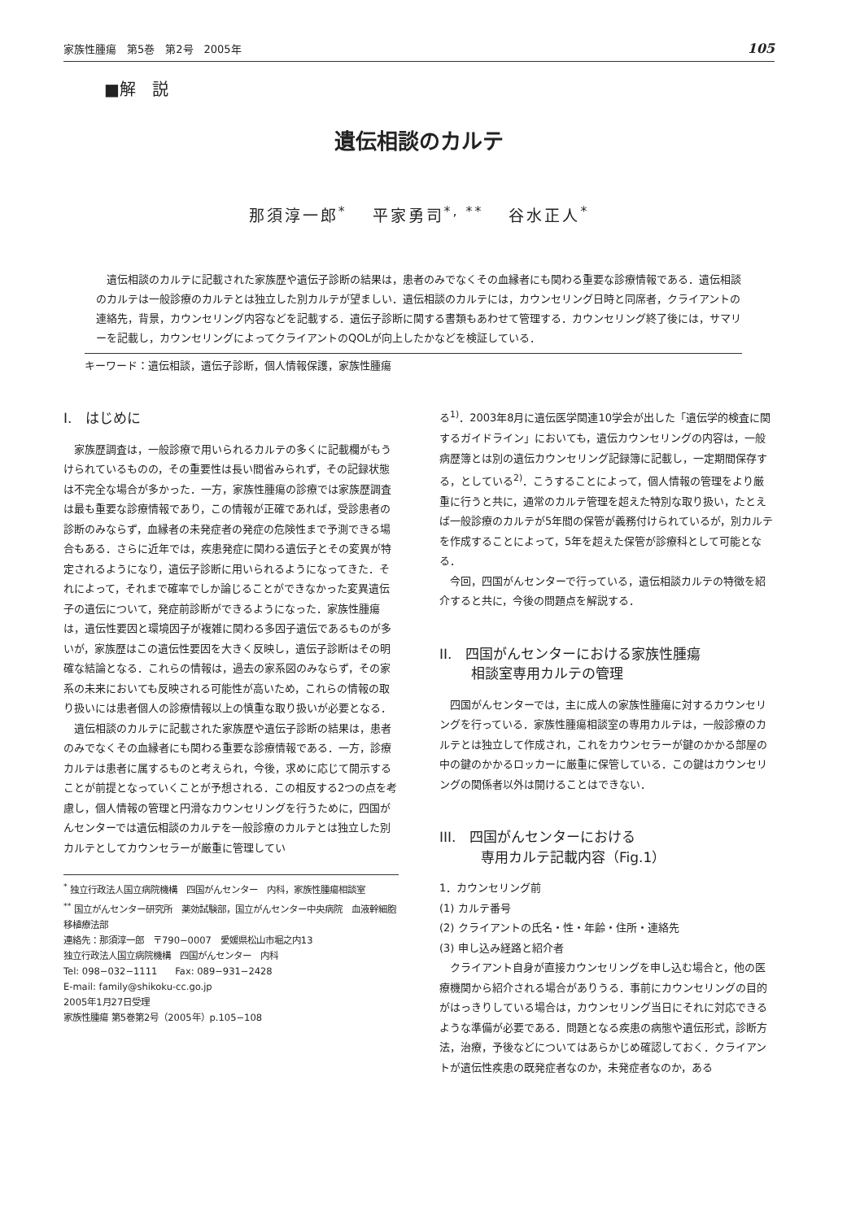家族性腫瘍　第5巻　第2号　2005年 105
■解　説
遺伝相談のカルテ
那須淳一郎<sup>*</sup>　 平家勇司<sup>*, **</sup>　 谷水正人<sup>*</sup>
　遺伝相談のカルテに記載された家族歴や遺伝子診断の結果は，患者のみでなくその血縁者にも関わる重要な診療情報である．遺伝相談のカルテは一般診療のカルテとは独立した別カルテが望ましい．遺伝相談のカルテには，カウンセリング日時と同席者，クライアントの連絡先，背景，カウンセリング内容などを記載する．遺伝子診断に関する書類もあわせて管理する．カウンセリング終了後には，サマリーを記載し，カウンセリングによってクライアントのQOLが向上したかなどを検証している．
キーワード：遺伝相談，遺伝子診断，個人情報保護，家族性腫瘍
I.　はじめに
家族歴調査は，一般診療で用いられるカルテの多くに記載欄がもうけられているものの，その重要性は長い間省みられず，その記録状態は不完全な場合が多かった．一方，家族性腫瘍の診療では家族歴調査は最も重要な診療情報であり，この情報が正確であれば，受診患者の診断のみならず，血縁者の未発症者の発症の危険性まで予測できる場合もある．さらに近年では，疾患発症に関わる遺伝子とその変異が特定されるようになり，遺伝子診断に用いられるようになってきた．それによって，それまで確率でしか論じることができなかった変異遺伝子の遺伝について，発症前診断ができるようになった．家族性腫瘍は，遺伝性要因と環境因子が複雑に関わる多因子遺伝であるものが多いが，家族歴はこの遺伝性要因を大きく反映し，遺伝子診断はその明確な結論となる．これらの情報は，過去の家系図のみならず，その家系の未来においても反映される可能性が高いため，これらの情報の取り扱いには患者個人の診療情報以上の慎重な取り扱いが必要となる．
遺伝相談のカルテに記載された家族歴や遺伝子診断の結果は，患者のみでなくその血縁者にも関わる重要な診療情報である．一方，診療カルテは患者に属するものと考えられ，今後，求めに応じて開示することが前提となっていくことが予想される．この相反する2つの点を考慮し，個人情報の管理と円滑なカウンセリングを行うために，四国がんセンターでは遺伝相談のカルテを一般診療のカルテとは独立した別カルテとしてカウンセラーが厳重に管理してい
<sup>*</sup> 独立行政法人国立病院機構　四国がんセンター　内科，家族性腫瘍相談室
<sup>**</sup> 国立がんセンター研究所　薬効試験部，国立がんセンター中央病院　血液幹細胞移植療法部
連絡先：那須淳一郎　〒790−0007　愛媛県松山市堀之内13
独立行政法人国立病院機構　四国がんセンター　内科
Tel: 098−032−1111　　Fax: 089−931−2428
E-mail: family@shikoku-cc.go.jp
2005年1月27日受理
家族性腫瘍 第5巻第2号（2005年）p.105−108
る<sup>1)</sup>．2003年8月に遺伝医学関連10学会が出した「遺伝学的検査に関するガイドライン」においても，遺伝カウンセリングの内容は，一般病歴簿とは別の遺伝カウンセリング記録簿に記載し，一定期間保存する，としている<sup>2)</sup>．こうすることによって，個人情報の管理をより厳重に行うと共に，通常のカルテ管理を超えた特別な取り扱い，たとえば一般診療のカルテが5年間の保管が義務付けられているが，別カルテを作成することによって，5年を超えた保管が診療科として可能となる．
今回，四国がんセンターで行っている，遺伝相談カルテの特徴を紹介すると共に，今後の問題点を解説する．
II.　四国がんセンターにおける家族性腫瘍
　　 相談室専用カルテの管理
四国がんセンターでは，主に成人の家族性腫瘍に対するカウンセリングを行っている．家族性腫瘍相談室の専用カルテは，一般診療のカルテとは独立して作成され，これをカウンセラーが鍵のかかる部屋の中の鍵のかかるロッカーに厳重に保管している．この鍵はカウンセリングの関係者以外は開けることはできない．
III.　四国がんセンターにおける
　　　専用カルテ記載内容（Fig.1）
1．カウンセリング前
(1) カルテ番号
(2) クライアントの氏名・性・年齢・住所・連絡先
(3) 申し込み経路と紹介者
クライアント自身が直接カウンセリングを申し込む場合と，他の医療機関から紹介される場合がありうる．事前にカウンセリングの目的がはっきりしている場合は，カウンセリング当日にそれに対応できるような準備が必要である．問題となる疾患の病態や遺伝形式，診断方法，治療，予後などについてはあらかじめ確認しておく．クライアントが遺伝性疾患の既発症者なのか，未発症者なのか，ある